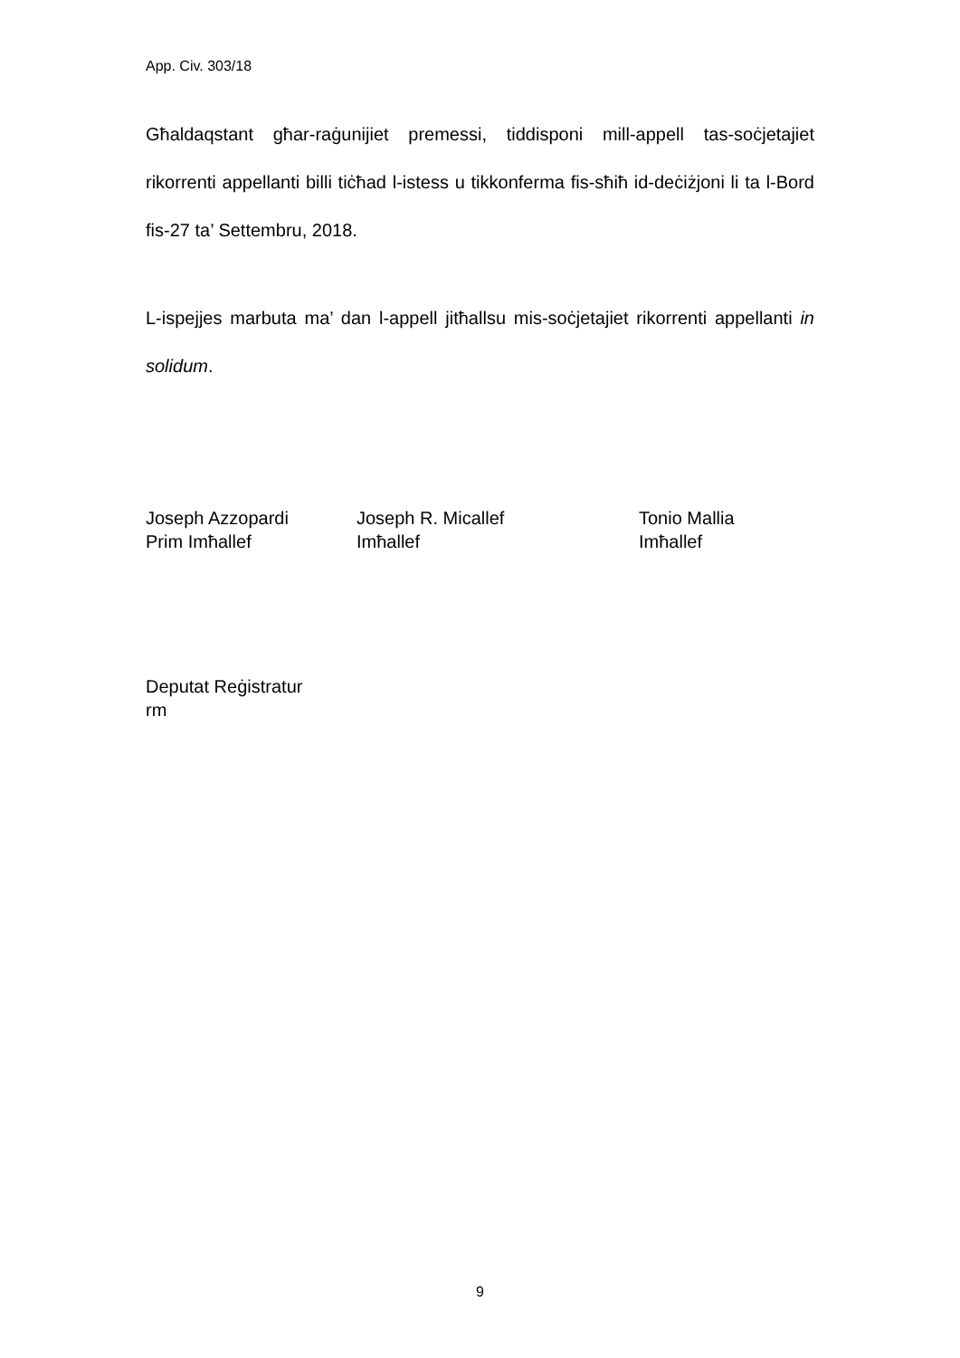App. Civ. 303/18
Għaldaqstant għar-raġunijiet premessi, tiddisponi mill-appell tas-soċjetajiet rikorrenti appellanti billi tiċħad l-istess u tikkonferma fis-sħiħ id-deċiżjoni li ta l-Bord fis-27 ta’ Settembru, 2018.
L-ispejjes marbuta ma’ dan l-appell jitħallsu mis-soċjetajiet rikorrenti appellanti in solidum.
Joseph Azzopardi
Prim Imħallef
Joseph R. Micallef
Imħallef
Tonio Mallia
Imħallef
Deputat Reġistratur
rm
9